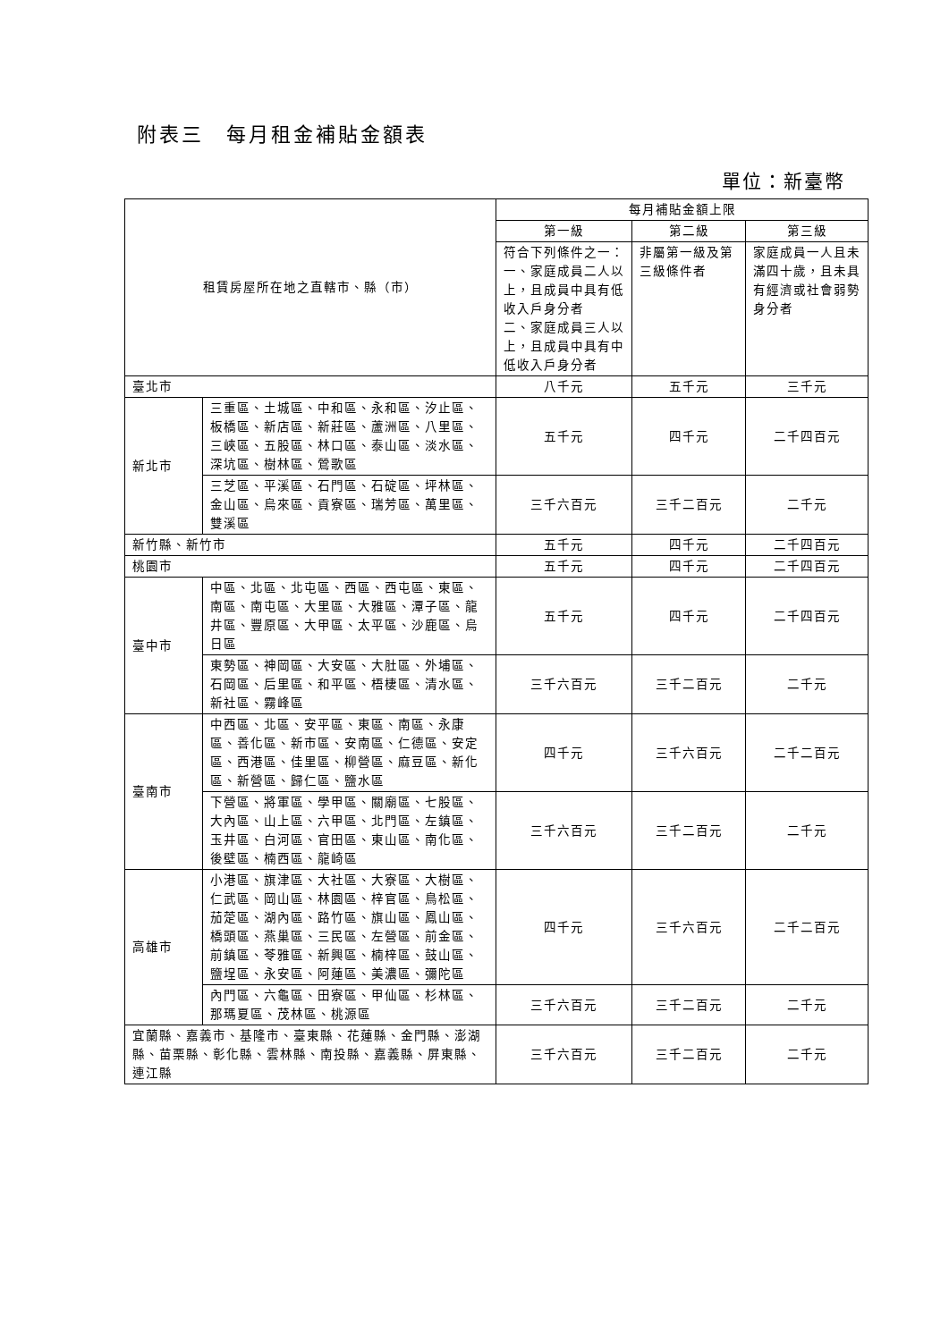附表三　每月租金補貼金額表
單位：新臺幣
| 租賃房屋所在地之直轄市、縣（市） | | 每月補貼金額上限 | | |
| --- | --- | --- | --- | --- |
| | | 第一級 | 第二級 | 第三級 |
| | | 符合下列條件之一： 一、家庭成員二人以上，且成員中具有低收入戶身分者 二、家庭成員三人以上，且成員中具有中低收入戶身分者 | 非屬第一級及第三級條件者 | 家庭成員一人且未滿四十歲，且未具有經濟或社會弱勢身分者 |
| 臺北市 | | 八千元 | 五千元 | 三千元 |
| 新北市 | 三重區、土城區、中和區、永和區、汐止區、板橋區、新店區、新莊區、蘆洲區、八里區、三峽區、五股區、林口區、泰山區、淡水區、深坑區、樹林區、鶯歌區 | 五千元 | 四千元 | 二千四百元 |
| | 三芝區、平溪區、石門區、石碇區、坪林區、金山區、烏來區、貢寮區、瑞芳區、萬里區、雙溪區 | 三千六百元 | 三千二百元 | 二千元 |
| 新竹縣、新竹市 | | 五千元 | 四千元 | 二千四百元 |
| 桃園市 | | 五千元 | 四千元 | 二千四百元 |
| 臺中市 | 中區、北區、北屯區、西區、西屯區、東區、南區、南屯區、大里區、大雅區、潭子區、龍井區、豐原區、大甲區、太平區、沙鹿區、烏日區 | 五千元 | 四千元 | 二千四百元 |
| | 東勢區、神岡區、大安區、大肚區、外埔區、石岡區、后里區、和平區、梧棲區、清水區、新社區、霧峰區 | 三千六百元 | 三千二百元 | 二千元 |
| 臺南市 | 中西區、北區、安平區、東區、南區、永康區、善化區、新市區、安南區、仁德區、安定區、西港區、佳里區、柳營區、麻豆區、新化區、新營區、歸仁區、鹽水區 | 四千元 | 三千六百元 | 二千二百元 |
| | 下營區、將軍區、學甲區、關廟區、七股區、大內區、山上區、六甲區、北門區、左鎮區、玉井區、白河區、官田區、東山區、南化區、後壁區、楠西區、龍崎區 | 三千六百元 | 三千二百元 | 二千元 |
| 高雄市 | 小港區、旗津區、大社區、大寮區、大樹區、仁武區、岡山區、林園區、梓官區、鳥松區、茄萣區、湖內區、路竹區、旗山區、鳳山區、橋頭區、燕巢區、三民區、左營區、前金區、前鎮區、苓雅區、新興區、楠梓區、鼓山區、鹽埕區、永安區、阿蓮區、美濃區、彌陀區 | 四千元 | 三千六百元 | 二千二百元 |
| | 內門區、六龜區、田寮區、甲仙區、杉林區、那瑪夏區、茂林區、桃源區 | 三千六百元 | 三千二百元 | 二千元 |
| 宜蘭縣、嘉義市、基隆市、臺東縣、花蓮縣、金門縣、澎湖縣、苗栗縣、彰化縣、雲林縣、南投縣、嘉義縣、屏東縣、連江縣 | | 三千六百元 | 三千二百元 | 二千元 |